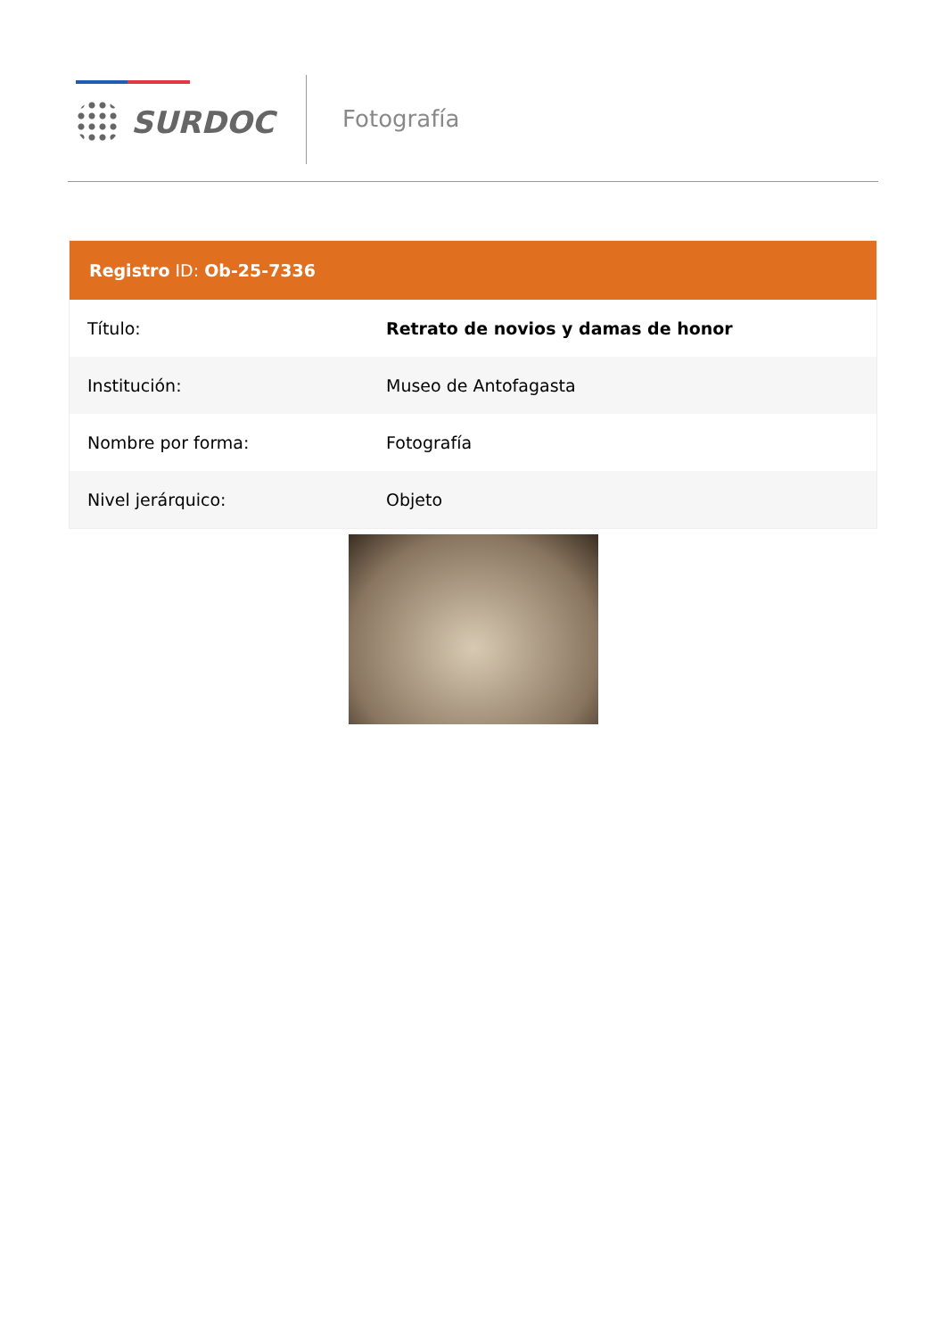SURDOC Fotografía
Registro ID: Ob-25-7336
| Título: | Retrato de novios y damas de honor |
| Institución: | Museo de Antofagasta |
| Nombre por forma: | Fotografía |
| Nivel jerárquico: | Objeto |